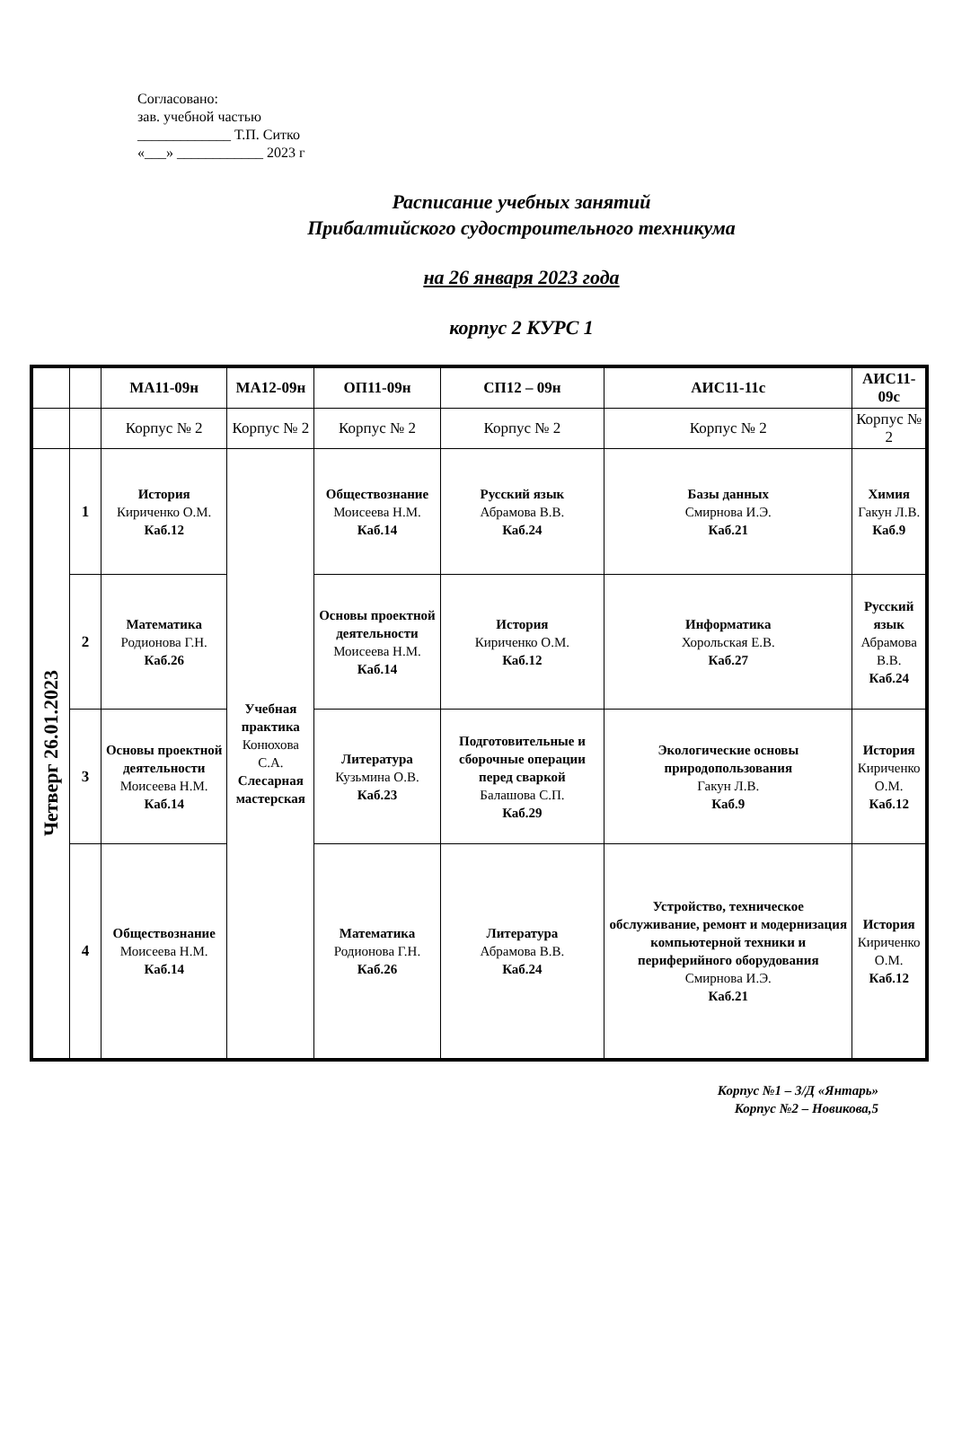Согласовано:
зав. учебной частью
_____________ Т.П. Ситко
«___» ____________ 2023 г
Расписание учебных занятий
Прибалтийского судостроительного техникума
на 26 января 2023 года
корпус 2 КУРС 1
| | | МА11-09н | МА12-09н | ОП11-09н | СП12 – 09н | АИС11-11с | АИС11-09с |
| --- | --- | --- | --- | --- | --- | --- | --- |
| | | Корпус № 2 | Корпус № 2 | Корпус № 2 | Корпус № 2 | Корпус № 2 | Корпус № 2 |
| Четверг 26.01.2023 | 1 | История Кириченко О.М. Каб.12 | Учебная практика Конюхова С.А. Слесарная мастерская | Обществознание Моисеева Н.М. Каб.14 | Русский язык Абрамова В.В. Каб.24 | Базы данных Смирнова И.Э. Каб.21 | Химия Гакун Л.В. Каб.9 |
| | 2 | Математика Родионова Г.Н. Каб.26 | | Основы проектной деятельности Моисеева Н.М. Каб.14 | История Кириченко О.М. Каб.12 | Информатика Хорольская Е.В. Каб.27 | Русский язык Абрамова В.В. Каб.24 |
| | 3 | Основы проектной деятельности Моисеева Н.М. Каб.14 | | Литература Кузьмина О.В. Каб.23 | Подготовительные и сборочные операции перед сваркой Балашова С.П. Каб.29 | Экологические основы природопользования Гакун Л.В. Каб.9 | История Кириченко О.М. Каб.12 |
| | 4 | Обществознание Моисеева Н.М. Каб.14 | | Математика Родионова Г.Н. Каб.26 | Литература Абрамова В.В. Каб.24 | Устройство, техническое обслуживание, ремонт и модернизация компьютерной техники и периферийного оборудования Смирнова И.Э. Каб.21 | История Кириченко О.М. Каб.12 |
Корпус №1 – З/Д «Янтарь»
Корпус №2 – Новикова,5